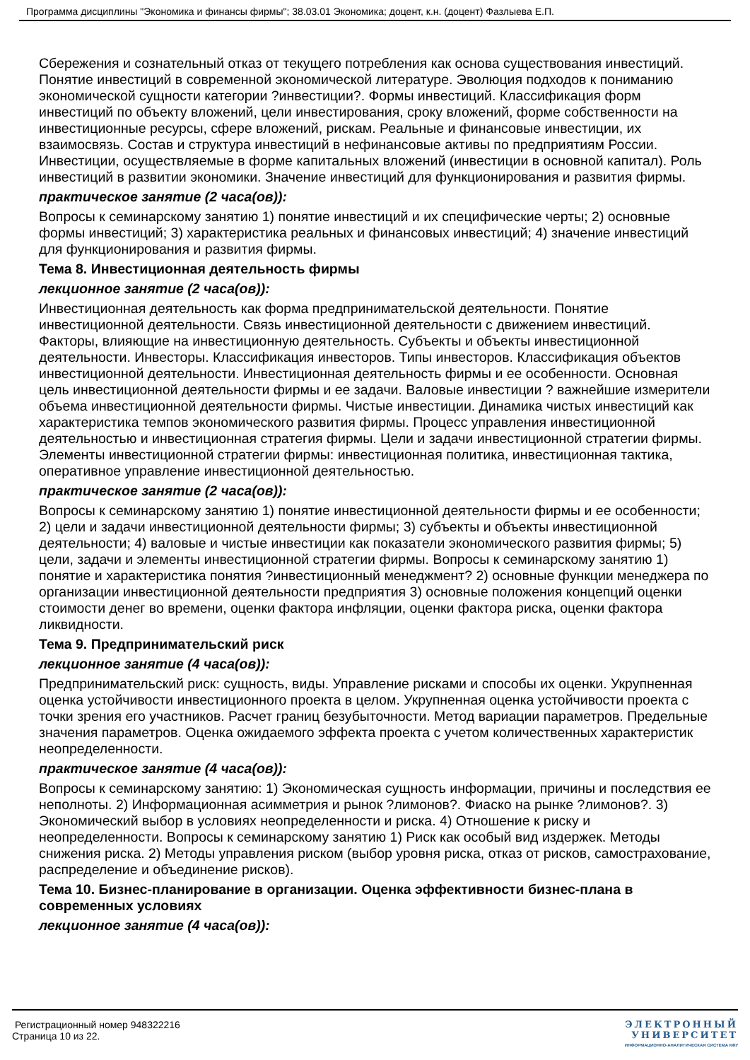Программа дисциплины "Экономика и финансы фирмы"; 38.03.01 Экономика; доцент, к.н. (доцент) Фазлыева Е.П.
Сбережения и сознательный отказ от текущего потребления как основа существования инвестиций. Понятие инвестиций в современной экономической литературе. Эволюция подходов к пониманию экономической сущности категории ?инвестиции?. Формы инвестиций. Классификация форм инвестиций по объекту вложений, цели инвестирования, сроку вложений, форме собственности на инвестиционные ресурсы, сфере вложений, рискам. Реальные и финансовые инвестиции, их взаимосвязь. Состав и структура инвестиций в нефинансовые активы по предприятиям России. Инвестиции, осуществляемые в форме капитальных вложений (инвестиции в основной капитал). Роль инвестиций в развитии экономики. Значение инвестиций для функционирования и развития фирмы.
практическое занятие (2 часа(ов)):
Вопросы к семинарскому занятию 1) понятие инвестиций и их специфические черты; 2) основные формы инвестиций; 3) характеристика реальных и финансовых инвестиций; 4) значение инвестиций для функционирования и развития фирмы.
Тема 8. Инвестиционная деятельность фирмы
лекционное занятие (2 часа(ов)):
Инвестиционная деятельность как форма предпринимательской деятельности. Понятие инвестиционной деятельности. Связь инвестиционной деятельности с движением инвестиций. Факторы, влияющие на инвестиционную деятельность. Субъекты и объекты инвестиционной деятельности. Инвесторы. Классификация инвесторов. Типы инвесторов. Классификация объектов инвестиционной деятельности. Инвестиционная деятельность фирмы и ее особенности. Основная цель инвестиционной деятельности фирмы и ее задачи. Валовые инвестиции ? важнейшие измерители объема инвестиционной деятельности фирмы. Чистые инвестиции. Динамика чистых инвестиций как характеристика темпов экономического развития фирмы. Процесс управления инвестиционной деятельностью и инвестиционная стратегия фирмы. Цели и задачи инвестиционной стратегии фирмы. Элементы инвестиционной стратегии фирмы: инвестиционная политика, инвестиционная тактика, оперативное управление инвестиционной деятельностью.
практическое занятие (2 часа(ов)):
Вопросы к семинарскому занятию 1) понятие инвестиционной деятельности фирмы и ее особенности; 2) цели и задачи инвестиционной деятельности фирмы; 3) субъекты и объекты инвестиционной деятельности; 4) валовые и чистые инвестиции как показатели экономического развития фирмы; 5) цели, задачи и элементы инвестиционной стратегии фирмы. Вопросы к семинарскому занятию 1) понятие и характеристика понятия ?инвестиционный менеджмент? 2) основные функции менеджера по организации инвестиционной деятельности предприятия 3) основные положения концепций оценки стоимости денег во времени, оценки фактора инфляции, оценки фактора риска, оценки фактора ликвидности.
Тема 9. Предпринимательский риск
лекционное занятие (4 часа(ов)):
Предпринимательский риск: сущность, виды. Управление рисками и способы их оценки. Укрупненная оценка устойчивости инвестиционного проекта в целом. Укрупненная оценка устойчивости проекта с точки зрения его участников. Расчет границ безубыточности. Метод вариации параметров. Предельные значения параметров. Оценка ожидаемого эффекта проекта с учетом количественных характеристик неопределенности.
практическое занятие (4 часа(ов)):
Вопросы к семинарскому занятию: 1) Экономическая сущность информации, причины и последствия ее неполноты. 2) Информационная асимметрия и рынок ?лимонов?. Фиаско на рынке ?лимонов?. 3) Экономический выбор в условиях неопределенности и риска. 4) Отношение к риску и неопределенности. Вопросы к семинарскому занятию 1) Риск как особый вид издержек. Методы снижения риска. 2) Методы управления риском (выбор уровня риска, отказ от рисков, самострахование, распределение и объединение рисков).
Тема 10. Бизнес-планирование в организации. Оценка эффективности бизнес-плана в современных условиях
лекционное занятие (4 часа(ов)):
Регистрационный номер 948322216
Страница 10 из 22.
ЭЛЕКТРОННЫЙ
УНИВЕРСИТЕТ
ИНФОРМАЦИОННО-АНАЛИТИЧЕСКАЯ СИСТЕМА КФУ